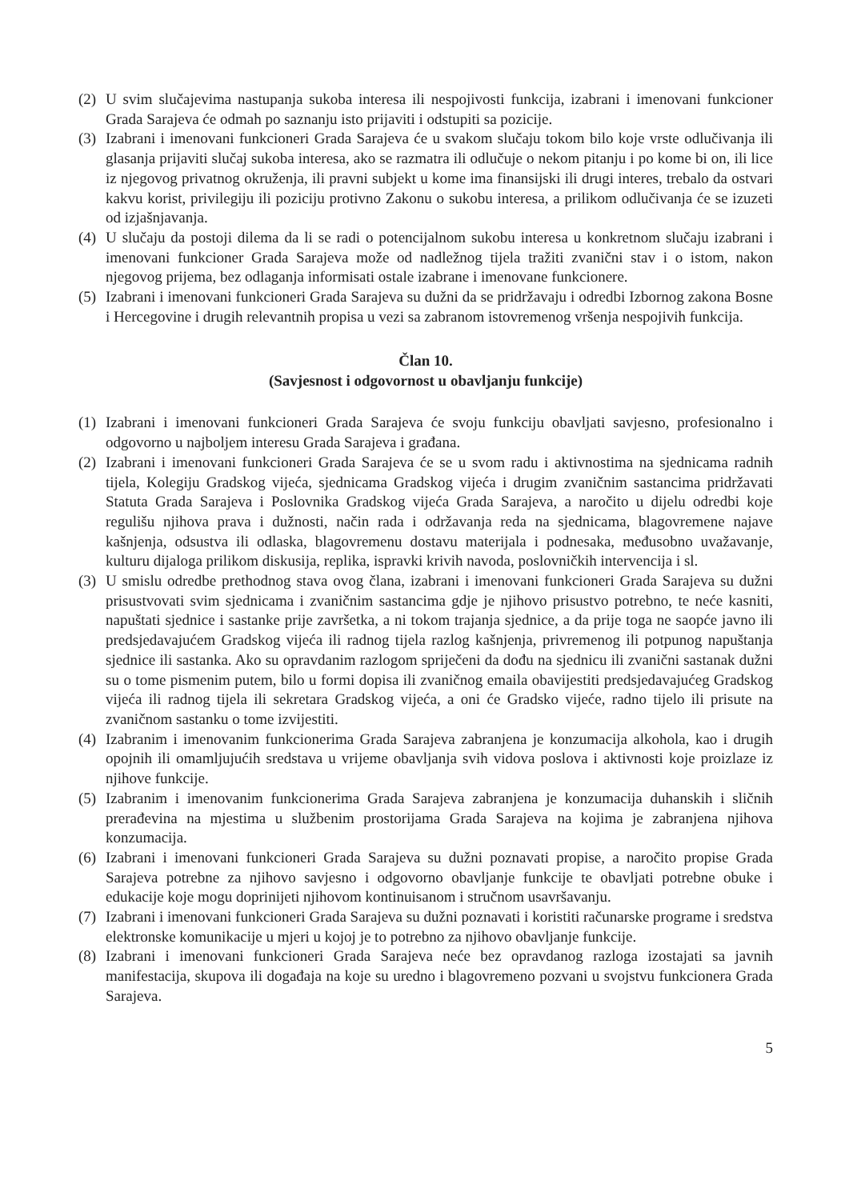(2) U svim slučajevima nastupanja sukoba interesa ili nespojivosti funkcija, izabrani i imenovani funkcioner Grada Sarajeva će odmah po saznanju isto prijaviti i odstupiti sa pozicije.
(3) Izabrani i imenovani funkcioneri Grada Sarajeva će u svakom slučaju tokom bilo koje vrste odlučivanja ili glasanja prijaviti slučaj sukoba interesa, ako se razmatra ili odlučuje o nekom pitanju i po kome bi on, ili lice iz njegovog privatnog okruženja, ili pravni subjekt u kome ima finansijski ili drugi interes, trebalo da ostvari kakvu korist, privilegiju ili poziciju protivno Zakonu o sukobu interesa, a prilikom odlučivanja će se izuzeti od izjašnjavanja.
(4) U slučaju da postoji dilema da li se radi o potencijalnom sukobu interesa u konkretnom slučaju izabrani i imenovani funkcioner Grada Sarajeva može od nadležnog tijela tražiti zvanični stav i o istom, nakon njegovog prijema, bez odlaganja informisati ostale izabrane i imenovane funkcionere.
(5) Izabrani i imenovani funkcioneri Grada Sarajeva su dužni da se pridržavaju i odredbi Izbornog zakona Bosne i Hercegovine i drugih relevantnih propisa u vezi sa zabranom istovremenog vršenja nespojivih funkcija.
Član 10.
(Savjesnost i odgovornost u obavljanju funkcije)
(1) Izabrani i imenovani funkcioneri Grada Sarajeva će svoju funkciju obavljati savjesno, profesionalno i odgovorno u najboljem interesu Grada Sarajeva i građana.
(2) Izabrani i imenovani funkcioneri Grada Sarajeva će se u svom radu i aktivnostima na sjednicama radnih tijela, Kolegiju Gradskog vijeća, sjednicama Gradskog vijeća i drugim zvaničnim sastancima pridržavati Statuta Grada Sarajeva i Poslovnika Gradskog vijeća Grada Sarajeva, a naročito u dijelu odredbi koje regulišu njihova prava i dužnosti, način rada i održavanja reda na sjednicama, blagovremene najave kašnjenja, odsustva ili odlaska, blagovremenu dostavu materijala i podnesaka, međusobno uvažavanje, kulturu dijaloga prilikom diskusija, replika, ispravki krivih navoda, poslovničkih intervencija i sl.
(3) U smislu odredbe prethodnog stava ovog člana, izabrani i imenovani funkcioneri Grada Sarajeva su dužni prisustvovati svim sjednicama i zvaničnim sastancima gdje je njihovo prisustvo potrebno, te neće kasniti, napuštati sjednice i sastanke prije završetka, a ni tokom trajanja sjednice, a da prije toga ne saopće javno ili predsjedavajućem Gradskog vijeća ili radnog tijela razlog kašnjenja, privremenog ili potpunog napuštanja sjednice ili sastanka. Ako su opravdanim razlogom spriječeni da dođu na sjednicu ili zvanični sastanak dužni su o tome pismenim putem, bilo u formi dopisa ili zvaničnog emaila obavijestiti predsjedavajućeg Gradskog vijeća ili radnog tijela ili sekretara Gradskog vijeća, a oni će Gradsko vijeće, radno tijelo ili prisute na zvaničnom sastanku o tome izvijestiti.
(4) Izabranim i imenovanim funkcionerima Grada Sarajeva zabranjena je konzumacija alkohola, kao i drugih opojnih ili omamljujućih sredstava u vrijeme obavljanja svih vidova poslova i aktivnosti koje proizlaze iz njihove funkcije.
(5) Izabranim i imenovanim funkcionerima Grada Sarajeva zabranjena je konzumacija duhanskih i sličnih prerađevina na mjestima u službenim prostorijama Grada Sarajeva na kojima je zabranjena njihova konzumacija.
(6) Izabrani i imenovani funkcioneri Grada Sarajeva su dužni poznavati propise, a naročito propise Grada Sarajeva potrebne za njihovo savjesno i odgovorno obavljanje funkcije te obavljati potrebne obuke i edukacije koje mogu doprinijeti njihovom kontinuisanom i stručnom usavršavanju.
(7) Izabrani i imenovani funkcioneri Grada Sarajeva su dužni poznavati i koristiti računarske programe i sredstva elektronske komunikacije u mjeri u kojoj je to potrebno za njihovo obavljanje funkcije.
(8) Izabrani i imenovani funkcioneri Grada Sarajeva neće bez opravdanog razloga izostajati sa javnih manifestacija, skupova ili događaja na koje su uredno i blagovremeno pozvani u svojstvu funkcionera Grada Sarajeva.
5